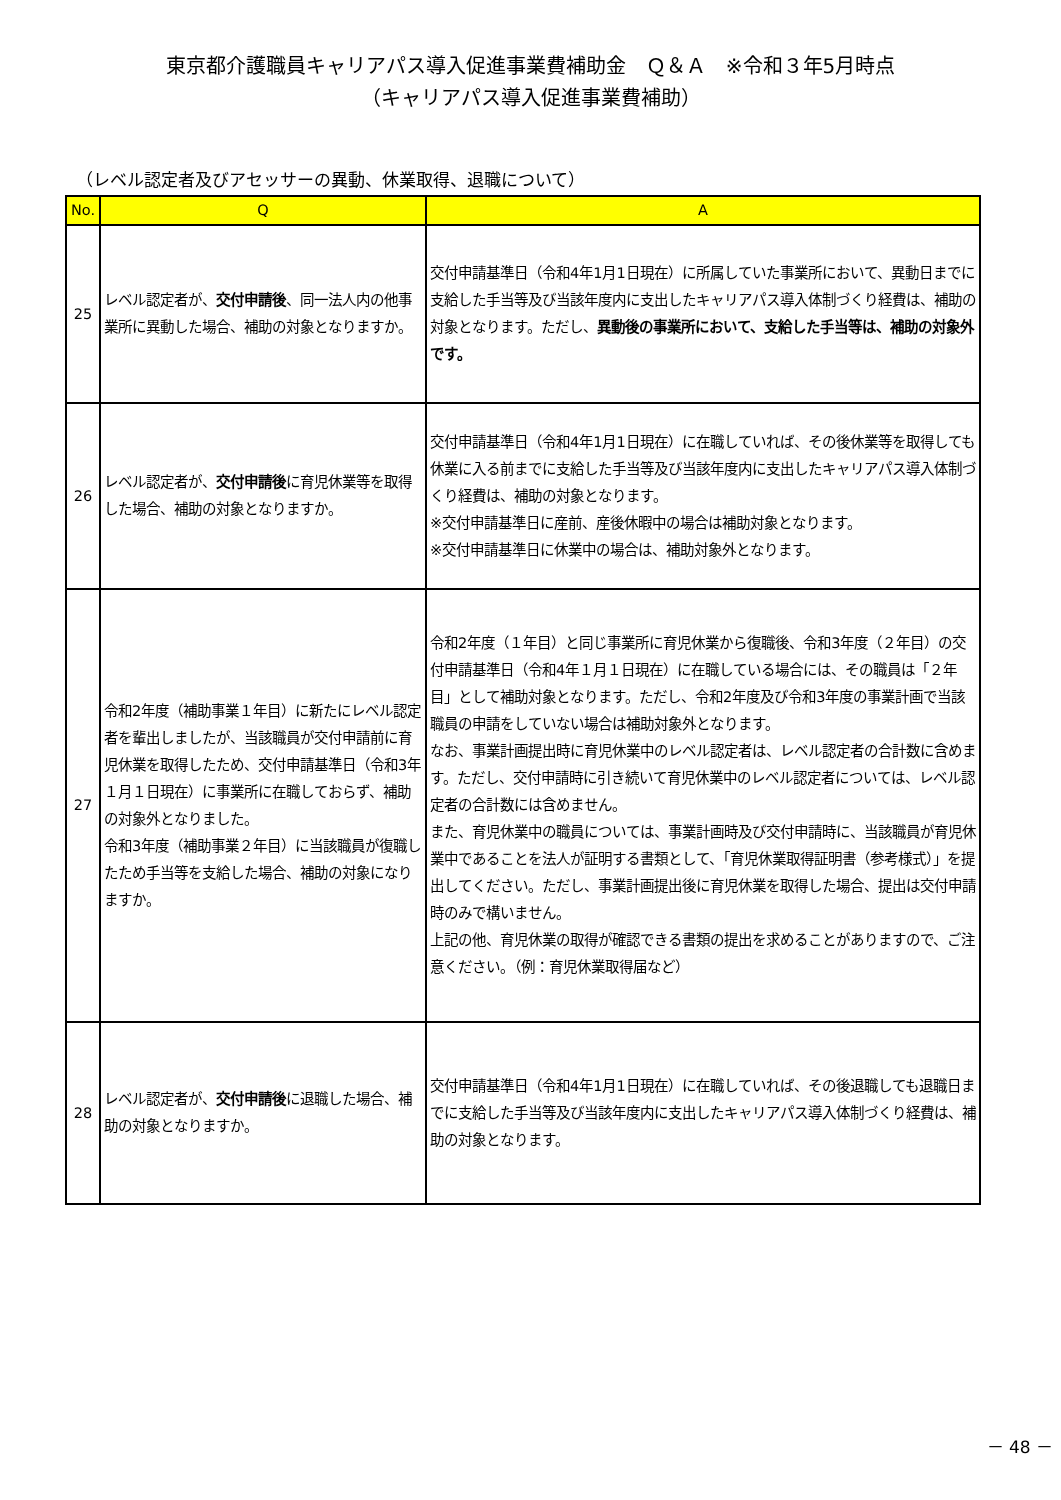東京都介護職員キャリアパス導入促進事業費補助金　Ｑ＆Ａ　※令和３年5月時点
（キャリアパス導入促進事業費補助）
（レベル認定者及びアセッサーの異動、休業取得、退職について）
| No. | Q | A |
| --- | --- | --- |
| 25 | レベル認定者が、 交付申請後 、同一法人内の他事業所に異動した場合、補助の対象となりますか。 | 交付申請基準日（令和4年1月1日現在）に所属していた事業所において、異動日までに支給した手当等及び当該年度内に支出したキャリアパス導入体制づくり経費は、補助の対象となります。ただし、 異動後の事業所において、支給した手当等は、補助の対象外です。 |
| 26 | レベル認定者が、 交付申請後 に育児休業等を取得した場合、補助の対象となりますか。 | 交付申請基準日（令和4年1月1日現在）に在職していれば、その後休業等を取得しても休業に入る前までに支給した手当等及び当該年度内に支出したキャリアパス導入体制づくり経費は、補助の対象となります。 ※交付申請基準日に産前、産後休暇中の場合は補助対象となります。 ※交付申請基準日に休業中の場合は、補助対象外となります。 |
| 27 | 令和2年度（補助事業１年目）に新たにレベル認定者を輩出しましたが、当該職員が交付申請前に育児休業を取得したため、交付申請基準日（令和3年１月１日現在）に事業所に在職しておらず、補助の対象外となりました。 令和3年度（補助事業２年目）に当該職員が復職したため手当等を支給した場合、補助の対象になりますか。 | 令和2年度（１年目）と同じ事業所に育児休業から復職後、令和3年度（２年目）の交付申請基準日（令和4年１月１日現在）に在職している場合には、その職員は「２年目」として補助対象となります。ただし、令和2年度及び令和3年度の事業計画で当該職員の申請をしていない場合は補助対象外となります。 なお、事業計画提出時に育児休業中のレベル認定者は、レベル認定者の合計数に含めます。ただし、交付申請時に引き続いて育児休業中のレベル認定者については、レベル認定者の合計数には含めません。 また、育児休業中の職員については、事業計画時及び交付申請時に、当該職員が育児休業中であることを法人が証明する書類として、「育児休業取得証明書（参考様式）」を提出してください。ただし、事業計画提出後に育児休業を取得した場合、提出は交付申請時のみで構いません。 上記の他、育児休業の取得が確認できる書類の提出を求めることがありますので、ご注意ください。（例：育児休業取得届など） |
| 28 | レベル認定者が、 交付申請後 に退職した場合、補助の対象となりますか。 | 交付申請基準日（令和4年1月1日現在）に在職していれば、その後退職しても退職日までに支給した手当等及び当該年度内に支出したキャリアパス導入体制づくり経費は、補助の対象となります。 |
－ 48 －